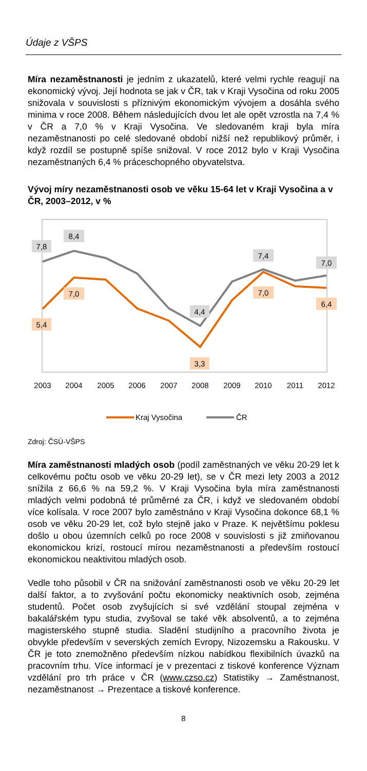Údaje z VŠPS
Míra nezaměstnanosti je jedním z ukazatelů, které velmi rychle reagují na ekonomický vývoj. Její hodnota se jak v ČR, tak v Kraji Vysočina od roku 2005 snižovala v souvislosti s příznivým ekonomickým vývojem a dosáhla svého minima v roce 2008. Během následujících dvou let ale opět vzrostla na 7,4 % v ČR a 7,0 % v Kraji Vysočina. Ve sledovaném kraji byla míra nezaměstnanosti po celé sledované období nižší než republikový průměr, i když rozdíl se postupně spíše snižoval. V roce 2012 bylo v Kraji Vysočina nezaměstnaných 6,4 % práceschopného obyvatelstva.
Vývoj míry nezaměstnanosti osob ve věku 15-64 let v Kraji Vysočina a v ČR, 2003–2012, v %
7,8
8,4
4,4
7,4
7,0
5,4
7,0
3,3
7,0
6,4
2003
2004
2005
2006
2007
2008
2009
2010
2011
2012
Kraj Vysočina
ČR
Zdroj: ČSÚ-VŠPS
Míra zaměstnanosti mladých osob (podíl zaměstnaných ve věku 20-29 let k celkovému počtu osob ve věku 20-29 let), se v ČR mezi lety 2003 a 2012 snížila z 66,6 % na 59,2 %. V Kraji Vysočina byla míra zaměstnanosti mladých velmi podobná té průměrné za ČR, i když ve sledovaném období více kolísala. V roce 2007 bylo zaměstnáno v Kraji Vysočina dokonce 68,1 % osob ve věku 20-29 let, což bylo stejně jako v Praze. K největšímu poklesu došlo u obou územních celků po roce 2008 v souvislosti s již zmiňovanou ekonomickou krizí, rostoucí mírou nezaměstnanosti a především rostoucí ekonomickou neaktivitou mladých osob.
Vedle toho působil v ČR na snižování zaměstnanosti osob ve věku 20-29 let další faktor, a to zvyšování počtu ekonomicky neaktivních osob, zejména studentů. Počet osob zvyšujících si své vzdělání stoupal zejména v bakalářském typu studia, zvyšoval se také věk absolventů, a to zejména magisterského stupně studia. Sladění studijního a pracovního života je obvykle především v severských zemích Evropy, Nizozemsku a Rakousku. V ČR je toto znemožněno především nízkou nabídkou flexibilních úvazků na pracovním trhu. Více informací je v prezentaci z tiskové konference Význam vzdělání pro trh práce v ČR (www.czso.cz) Statistiky → Zaměstnanost, nezaměstnanost → Prezentace a tiskové konference.
8